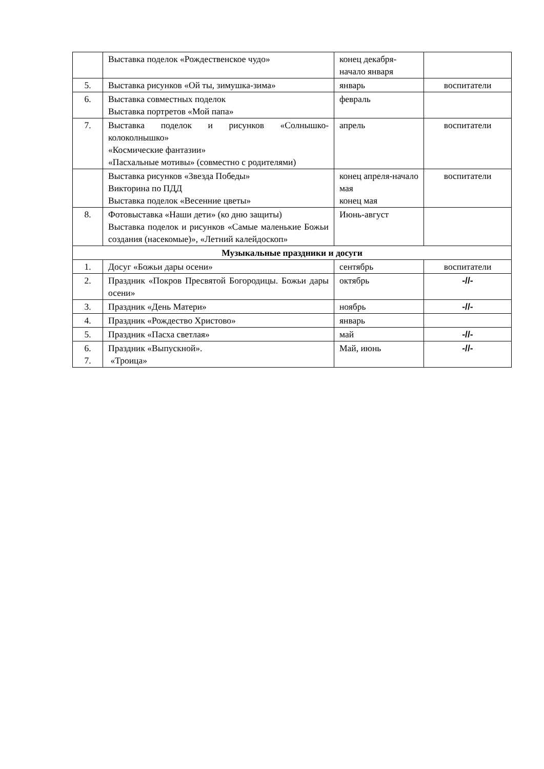| | Выставка поделок «Рождественское чудо» | конец декабря-начало января | |
| 5. | Выставка рисунков «Ой ты, зимушка-зима» | январь | воспитатели |
| 6. | Выставка совместных поделок Выставка портретов «Мой папа» | февраль | |
| 7. | Выставка поделок и рисунков «Солнышко-колоколнышко» «Космические фантазии» «Пасхальные мотивы» (совместно с родителями) | апрель | воспитатели |
| | Выставка рисунков «Звезда Победы» Викторина по ПДД Выставка поделок «Весенние цветы» | конец апреля-начало мая конец мая | воспитатели |
| 8. | Фотовыставка «Наши дети» (ко дню защиты) Выставка поделок и рисунков «Самые маленькие Божьи создания (насекомые)», «Летний калейдоскоп» | Июнь-август | |
| Музыкальные праздники и досуги | | | |
| 1. | Досуг «Божьи дары осени» | сентябрь | воспитатели |
| 2. | Праздник «Покров Пресвятой Богородицы. Божьи дары осени» | октябрь | -//- |
| 3. | Праздник «День Матери» | ноябрь | -//- |
| 4. | Праздник «Рождество Христово» | январь | |
| 5. | Праздник «Пасха светлая» | май | -//- |
| 6. 7. | Праздник «Выпускной». «Троица» | Май, июнь | -//- |